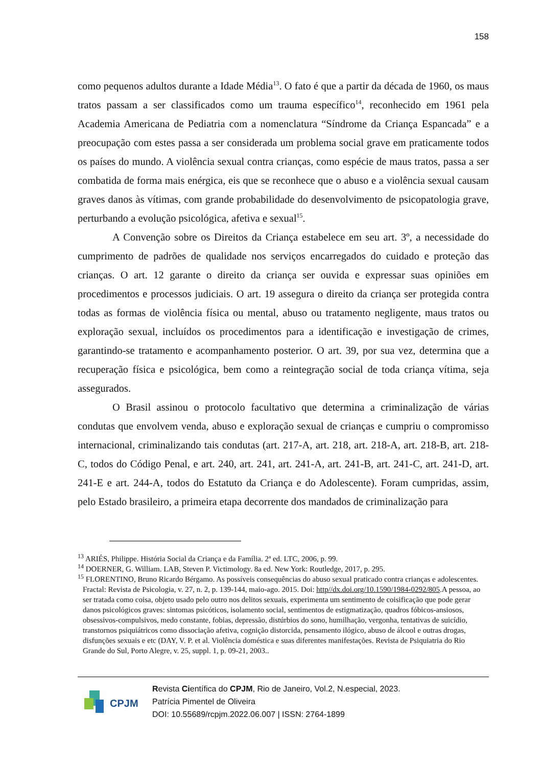158
como pequenos adultos durante a Idade Média<sup>13</sup>. O fato é que a partir da década de 1960, os maus tratos passam a ser classificados como um trauma específico<sup>14</sup>, reconhecido em 1961 pela Academia Americana de Pediatria com a nomenclatura “Síndrome da Criança Espancada” e a preocupação com estes passa a ser considerada um problema social grave em praticamente todos os países do mundo. A violência sexual contra crianças, como espécie de maus tratos, passa a ser combatida de forma mais enérgica, eis que se reconhece que o abuso e a violência sexual causam graves danos às vítimas, com grande probabilidade do desenvolvimento de psicopatologia grave, perturbando a evolução psicológica, afetiva e sexual<sup>15</sup>.
A Convenção sobre os Direitos da Criança estabelece em seu art. 3º, a necessidade do cumprimento de padrões de qualidade nos serviços encarregados do cuidado e proteção das crianças. O art. 12 garante o direito da criança ser ouvida e expressar suas opiniões em procedimentos e processos judiciais. O art. 19 assegura o direito da criança ser protegida contra todas as formas de violência física ou mental, abuso ou tratamento negligente, maus tratos ou exploração sexual, incluídos os procedimentos para a identificação e investigação de crimes, garantindo-se tratamento e acompanhamento posterior. O art. 39, por sua vez, determina que a recuperação física e psicológica, bem como a reintegração social de toda criança vítima, seja assegurados.
O Brasil assinou o protocolo facultativo que determina a criminalização de várias condutas que envolvem venda, abuso e exploração sexual de crianças e cumpriu o compromisso internacional, criminalizando tais condutas (art. 217-A, art. 218, art. 218-A, art. 218-B, art. 218-C, todos do Código Penal, e art. 240, art. 241, art. 241-A, art. 241-B, art. 241-C, art. 241-D, art. 241-E e art. 244-A, todos do Estatuto da Criança e do Adolescente). Foram cumpridas, assim, pelo Estado brasileiro, a primeira etapa decorrente dos mandados de criminalização para
<sup>13</sup> ARIÉS, Philippe. História Social da Criança e da Família. 2ª ed. LTC, 2006, p. 99.
<sup>14</sup> DOERNER, G. William. LAB, Steven P. Victimology. 8a ed. New York: Routledge, 2017, p. 295.
<sup>15</sup> FLORENTINO, Bruno Ricardo Bérgamo. As possíveis consequências do abuso sexual praticado contra crianças e adolescentes. Fractal: Revista de Psicologia, v. 27, n. 2, p. 139-144, maio-ago. 2015. Doi: http//dx.doi.org/10.1590/1984-0292/805.A pessoa, ao ser tratada como coisa, objeto usado pelo outro nos delitos sexuais, experimenta um sentimento de coisificação que pode gerar danos psicológicos graves: sintomas psicóticos, isolamento social, sentimentos de estigmatização, quadros fóbicos-ansiosos, obsessivos-compulsivos, medo constante, fobias, depressão, distúrbios do sono, humilhação, vergonha, tentativas de suicídio, transtornos psiquiátricos como dissociação afetiva, cognição distorcida, pensamento ilógico, abuso de álcool e outras drogas, disfunções sexuais e etc (DAY, V. P. et al. Violência doméstica e suas diferentes manifestações. Revista de Psiquiatria do Rio Grande do Sul, Porto Alegre, v. 25, suppl. 1, p. 09-21, 2003..
CPJM
Revista Científica do CPJM, Rio de Janeiro, Vol.2, N.especial, 2023.
Patrícia Pimentel de Oliveira
DOI: 10.55689/rcpjm.2022.06.007 | ISSN: 2764-1899